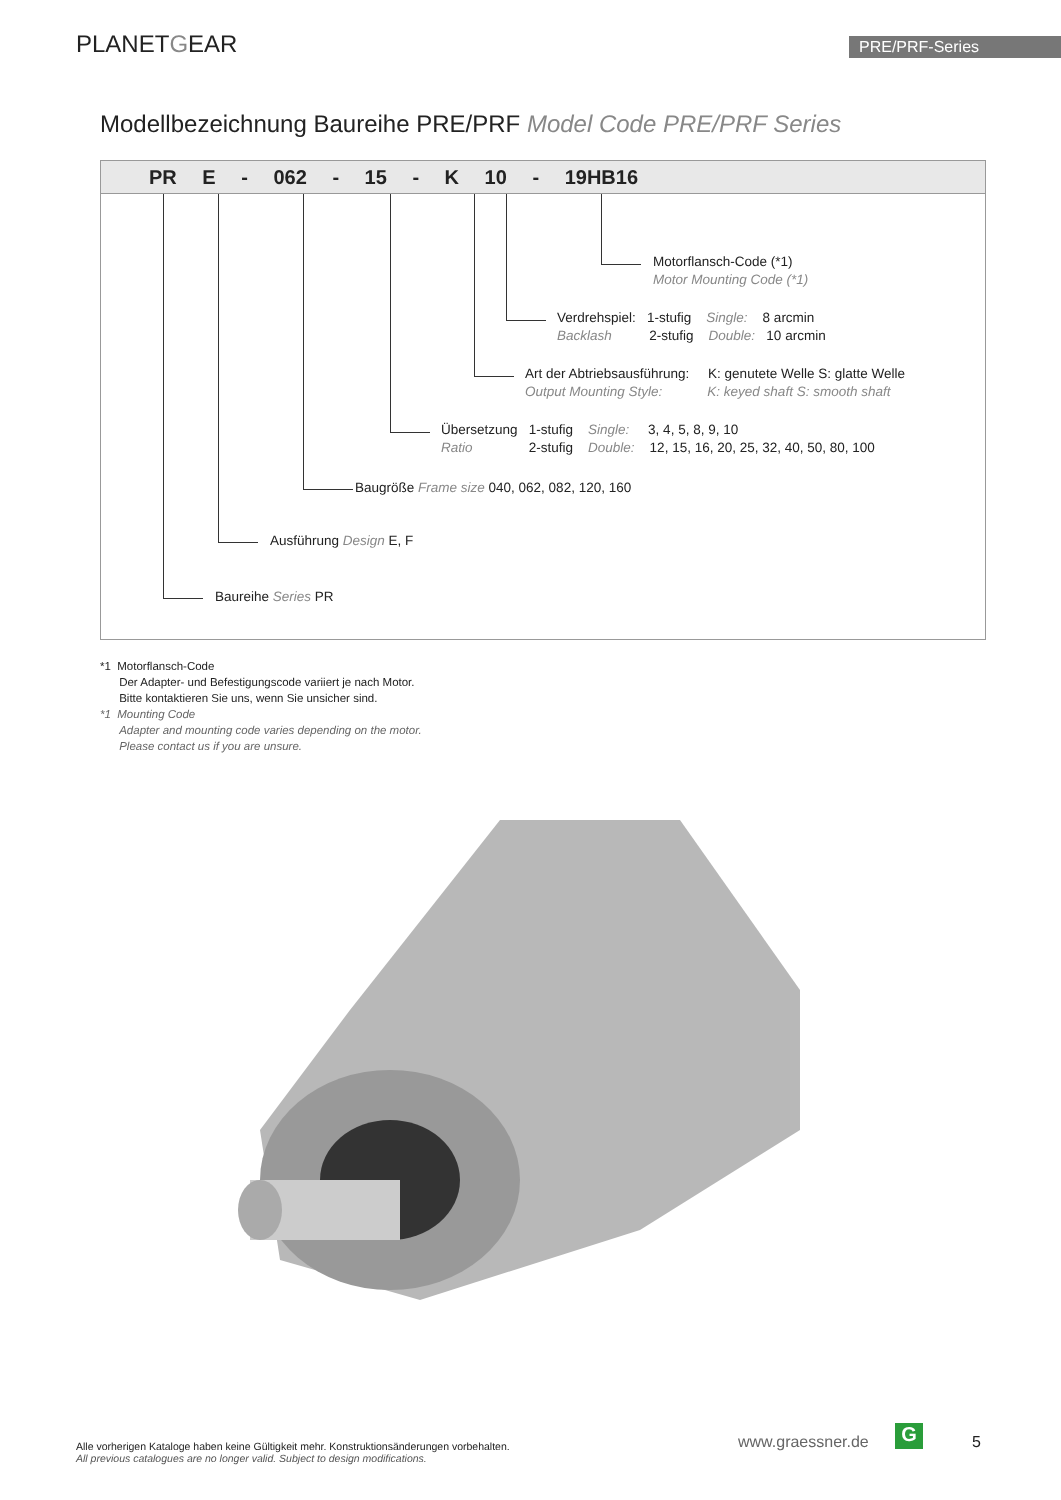PLANETGEAR PRE/PRF-Series
Modellbezeichnung Baureihe PRE/PRF Model Code PRE/PRF Series
PR E - 062 - 15 - K 10 - 19HB16
Motorflansch-Code (*1)
Motor Mounting Code (*1)
Verdrehspiel: 1-stufig Single: 8 arcmin
Backlash 2-stufig Double: 10 arcmin
Art der Abtriebsausführung: K: genutete Welle S: glatte Welle
Output Mounting Style: K: keyed shaft S: smooth shaft
Übersetzung 1-stufig Single: 3, 4, 5, 8, 9, 10
Ratio 2-stufig Double: 12, 15, 16, 20, 25, 32, 40, 50, 80, 100
Baugröße Frame size 040, 062, 082, 120, 160
Ausführung Design E, F
Baureihe Series PR
*1 Motorflansch-Code
Der Adapter- und Befestigungscode variiert je nach Motor.
Bitte kontaktieren Sie uns, wenn Sie unsicher sind.
*1 Mounting Code
Adapter and mounting code varies depending on the motor.
Please contact us if you are unsure.
Alle vorherigen Kataloge haben keine Gültigkeit mehr. Konstruktionsänderungen vorbehalten.
All previous catalogues are no longer valid. Subject to design modifications.
www.graessner.de G 5